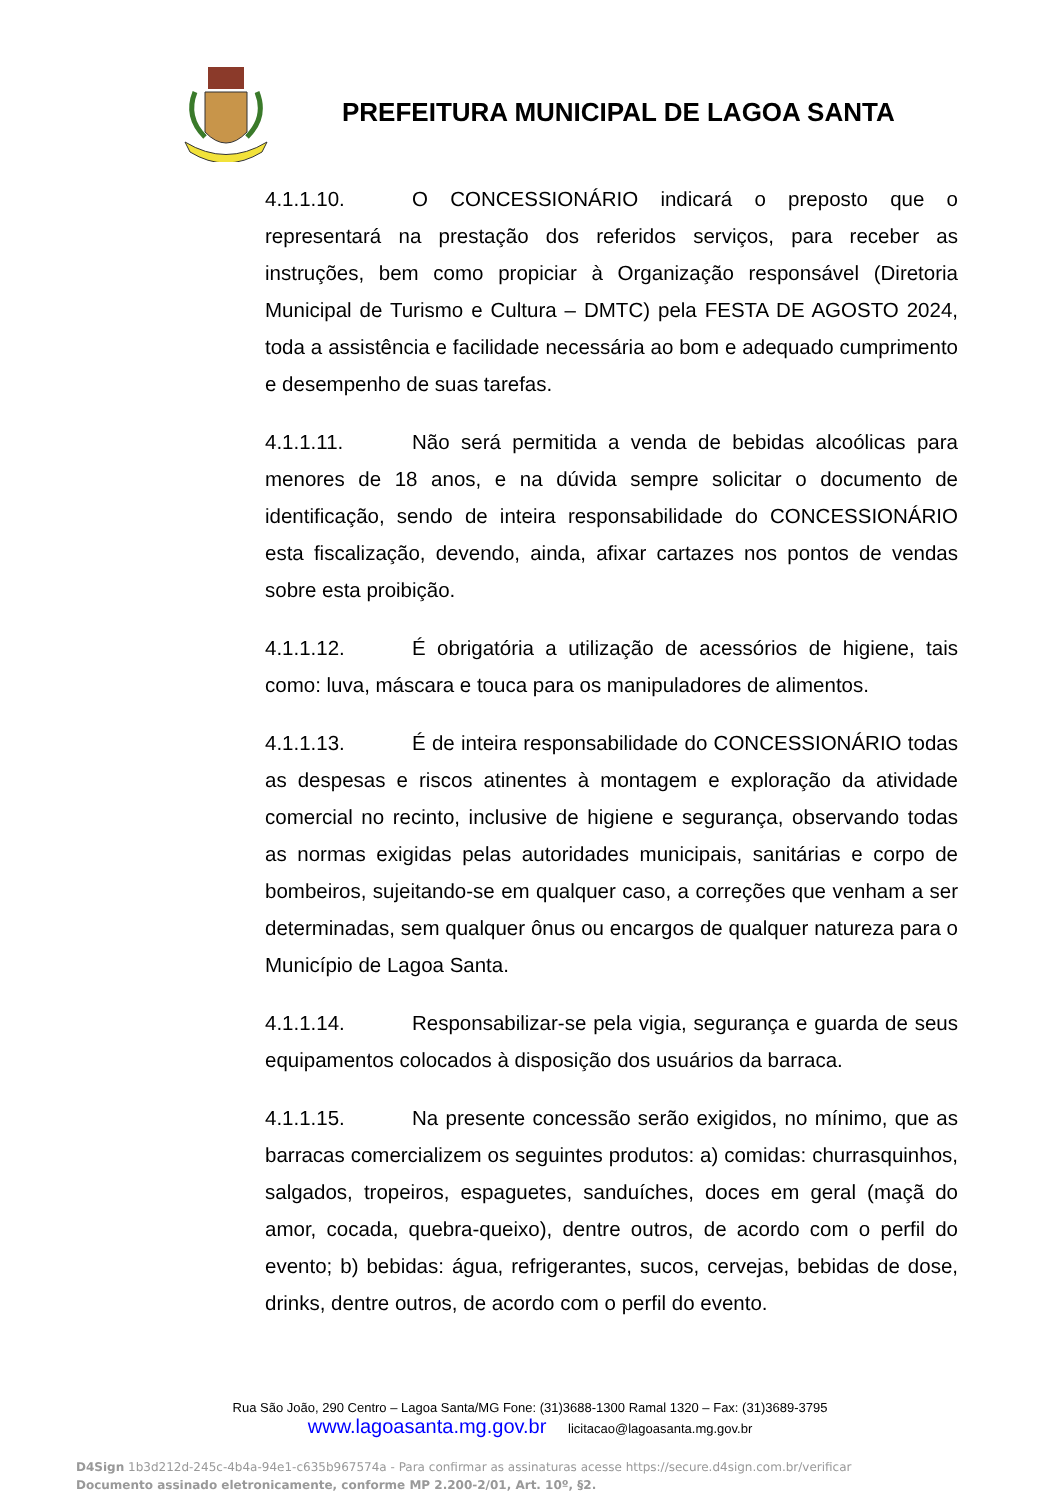PREFEITURA MUNICIPAL DE LAGOA SANTA
4.1.1.10. O CONCESSIONÁRIO indicará o preposto que o representará na prestação dos referidos serviços, para receber as instruções, bem como propiciar à Organização responsável (Diretoria Municipal de Turismo e Cultura – DMTC) pela FESTA DE AGOSTO 2024, toda a assistência e facilidade necessária ao bom e adequado cumprimento e desempenho de suas tarefas.
4.1.1.11. Não será permitida a venda de bebidas alcoólicas para menores de 18 anos, e na dúvida sempre solicitar o documento de identificação, sendo de inteira responsabilidade do CONCESSIONÁRIO esta fiscalização, devendo, ainda, afixar cartazes nos pontos de vendas sobre esta proibição.
4.1.1.12. É obrigatória a utilização de acessórios de higiene, tais como: luva, máscara e touca para os manipuladores de alimentos.
4.1.1.13. É de inteira responsabilidade do CONCESSIONÁRIO todas as despesas e riscos atinentes à montagem e exploração da atividade comercial no recinto, inclusive de higiene e segurança, observando todas as normas exigidas pelas autoridades municipais, sanitárias e corpo de bombeiros, sujeitando-se em qualquer caso, a correções que venham a ser determinadas, sem qualquer ônus ou encargos de qualquer natureza para o Município de Lagoa Santa.
4.1.1.14. Responsabilizar-se pela vigia, segurança e guarda de seus equipamentos colocados à disposição dos usuários da barraca.
4.1.1.15. Na presente concessão serão exigidos, no mínimo, que as barracas comercializem os seguintes produtos: a) comidas: churrasquinhos, salgados, tropeiros, espaguetes, sanduíches, doces em geral (maçã do amor, cocada, quebra-queixo), dentre outros, de acordo com o perfil do evento; b) bebidas: água, refrigerantes, sucos, cervejas, bebidas de dose, drinks, dentre outros, de acordo com o perfil do evento.
Rua São João, 290 Centro – Lagoa Santa/MG Fone: (31)3688-1300 Ramal 1320 – Fax: (31)3689-3795
www.lagoasanta.mg.gov.br licitacao@lagoasanta.mg.gov.br
D4Sign 1b3d212d-245c-4b4a-94e1-c635b967574a - Para confirmar as assinaturas acesse https://secure.d4sign.com.br/verificar
Documento assinado eletronicamente, conforme MP 2.200-2/01, Art. 10º, §2.